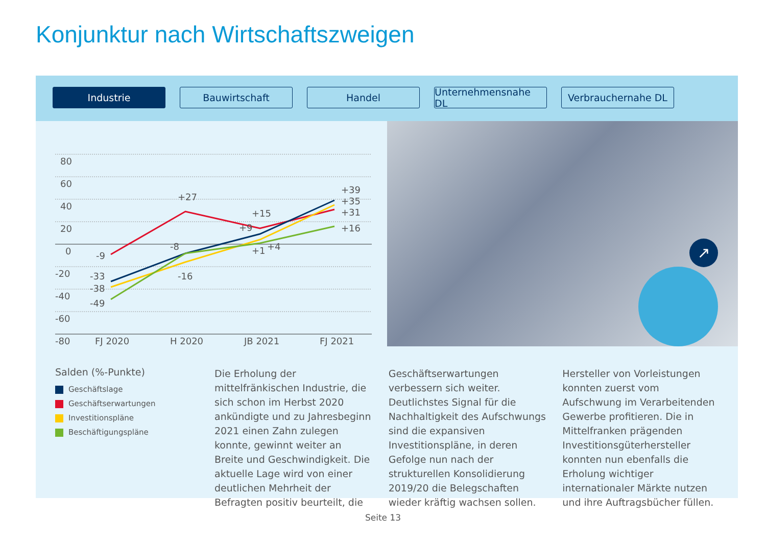Konjunktur nach Wirtschaftszweigen
Industrie Bauwirtschaft Handel Unternehmensnahe DL Verbrauchernahe DL
80
60
40
20
0
-20
-40
-60
-80
FJ 2020
H 2020
JB 2021
FJ 2021
-9
-33
-38
-49
+27
-8
-16
+15
+9
+1
+4
+39
+35
+31
+16
↗
Salden (%-Punkte)
Geschäftslage
Geschäftserwartungen
Investitionspläne
Beschäftigungspläne
Die Erholung der mittelfränkischen Industrie, die sich schon im Herbst 2020 ankündigte und zu Jahresbeginn 2021 einen Zahn zulegen konnte, gewinnt weiter an Breite und Geschwindigkeit. Die aktuelle Lage wird von einer deutlichen Mehrheit der Befragten positiv beurteilt, die Geschäftserwartungen verbessern sich weiter. Deutlichstes Signal für die Nachhaltigkeit des Aufschwungs sind die expansiven Investitionspläne, in deren Gefolge nun nach der strukturellen Konsolidierung 2019/20 die Belegschaften wieder kräftig wachsen sollen. Hersteller von Vorleistungen konnten zuerst vom Aufschwung im Verarbeitenden Gewerbe profitieren. Die in Mittelfranken prägenden Investitionsgüterhersteller konnten nun ebenfalls die Erholung wichtiger internationaler Märkte nutzen und ihre Auftragsbücher füllen.
Seite 13